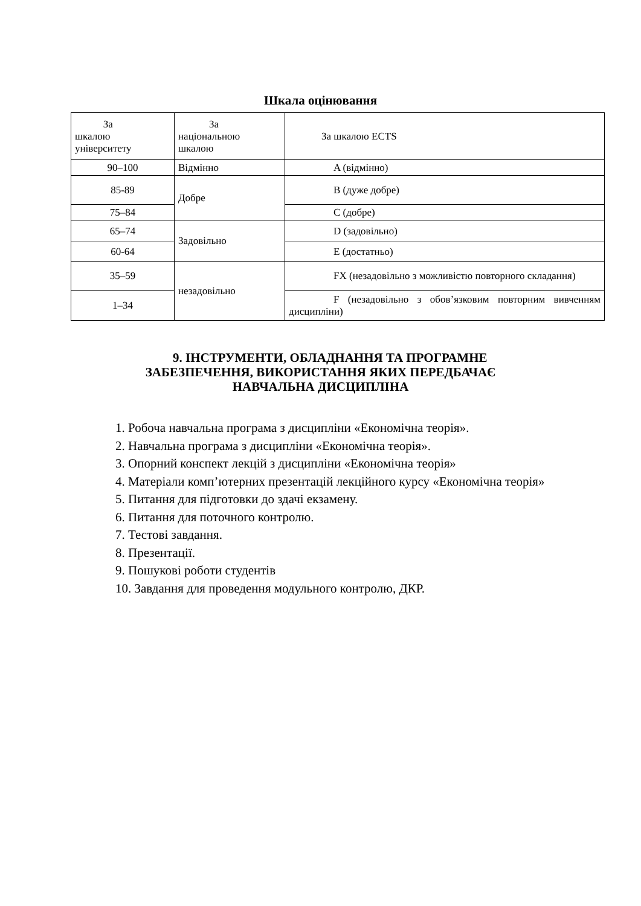Шкала оцінювання
| За шкалою університету | За національною шкалою | За шкалою ECTS |
| 90–100 | Відмінно | A (відмінно) |
| 85-89 | Добре | B (дуже добре) |
| 75–84 | | C (добре) |
| 65–74 | Задовільно | D (задовільно) |
| 60-64 | | E (достатньо) |
| 35–59 | незадовільно | FX (незадовільно з можливістю повторного складання) |
| 1–34 | | F (незадовільно з обов’язковим повторним вивченням дисципліни) |
9. ІНСТРУМЕНТИ, ОБЛАДНАННЯ ТА ПРОГРАМНЕ
ЗАБЕЗПЕЧЕННЯ, ВИКОРИСТАННЯ ЯКИХ ПЕРЕДБАЧАЄ
НАВЧАЛЬНА ДИСЦИПЛІНА
1. Робоча навчальна програма з дисципліни «Економічна теорія».
2. Навчальна програма з дисципліни «Економічна теорія».
3. Опорний конспект лекцій з дисципліни «Економічна теорія»
4. Матеріали комп’ютерних презентацій лекційного курсу «Економічна теорія»
5. Питання для підготовки до здачі екзамену.
6. Питання для поточного контролю.
7. Тестові завдання.
8. Презентації.
9. Пошукові роботи студентів
10. Завдання для проведення модульного контролю, ДКР.